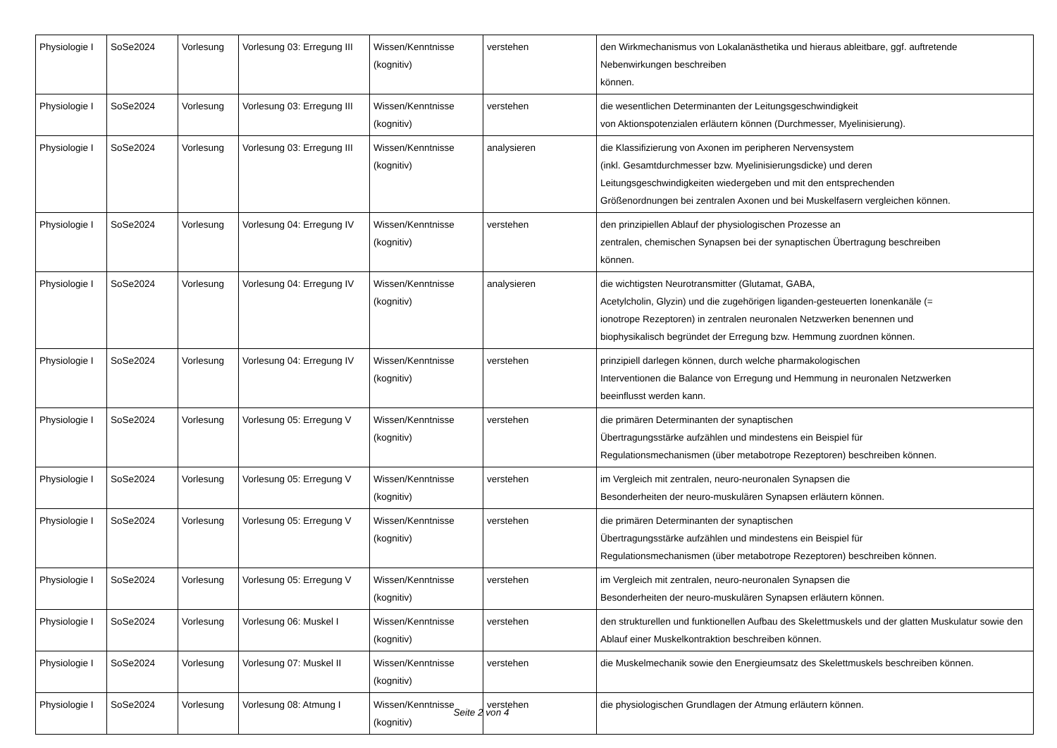| Physiologie I | SoSe2024 | Vorlesung | Vorlesung 03: Erregung III | Wissen/Kenntnisse (kognitiv) | verstehen | den Wirkmechanismus von Lokalanästhetika und hieraus ableitbare, ggf. auftretende Nebenwirkungen beschreiben können. |
| Physiologie I | SoSe2024 | Vorlesung | Vorlesung 03: Erregung III | Wissen/Kenntnisse (kognitiv) | verstehen | die wesentlichen Determinanten der Leitungsgeschwindigkeit von Aktionspotenzialen erläutern können (Durchmesser, Myelinisierung). |
| Physiologie I | SoSe2024 | Vorlesung | Vorlesung 03: Erregung III | Wissen/Kenntnisse (kognitiv) | analysieren | die Klassifizierung von Axonen im peripheren Nervensystem (inkl. Gesamtdurchmesser bzw. Myelinisierungsdicke) und deren Leitungsgeschwindigkeiten wiedergeben und mit den entsprechenden Größenordnungen bei zentralen Axonen und bei Muskelfasern vergleichen können. |
| Physiologie I | SoSe2024 | Vorlesung | Vorlesung 04: Erregung IV | Wissen/Kenntnisse (kognitiv) | verstehen | den prinzipiellen Ablauf der physiologischen Prozesse an zentralen, chemischen Synapsen bei der synaptischen Übertragung beschreiben können. |
| Physiologie I | SoSe2024 | Vorlesung | Vorlesung 04: Erregung IV | Wissen/Kenntnisse (kognitiv) | analysieren | die wichtigsten Neurotransmitter (Glutamat, GABA, Acetylcholin, Glyzin) und die zugehörigen liganden-gesteuerten Ionenkanäle (= ionotrope Rezeptoren) in zentralen neuronalen Netzwerken benennen und biophysikalisch begründet der Erregung bzw. Hemmung zuordnen können. |
| Physiologie I | SoSe2024 | Vorlesung | Vorlesung 04: Erregung IV | Wissen/Kenntnisse (kognitiv) | verstehen | prinzipiell darlegen können, durch welche pharmakologischen Interventionen die Balance von Erregung und Hemmung in neuronalen Netzwerken beeinflusst werden kann. |
| Physiologie I | SoSe2024 | Vorlesung | Vorlesung 05: Erregung V | Wissen/Kenntnisse (kognitiv) | verstehen | die primären Determinanten der synaptischen Übertragungsstärke aufzählen und mindestens ein Beispiel für Regulationsmechanismen (über metabotrope Rezeptoren) beschreiben können. |
| Physiologie I | SoSe2024 | Vorlesung | Vorlesung 05: Erregung V | Wissen/Kenntnisse (kognitiv) | verstehen | im Vergleich mit zentralen, neuro-neuronalen Synapsen die Besonderheiten der neuro-muskulären Synapsen erläutern können. |
| Physiologie I | SoSe2024 | Vorlesung | Vorlesung 05: Erregung V | Wissen/Kenntnisse (kognitiv) | verstehen | die primären Determinanten der synaptischen Übertragungsstärke aufzählen und mindestens ein Beispiel für Regulationsmechanismen (über metabotrope Rezeptoren) beschreiben können. |
| Physiologie I | SoSe2024 | Vorlesung | Vorlesung 05: Erregung V | Wissen/Kenntnisse (kognitiv) | verstehen | im Vergleich mit zentralen, neuro-neuronalen Synapsen die Besonderheiten der neuro-muskulären Synapsen erläutern können. |
| Physiologie I | SoSe2024 | Vorlesung | Vorlesung 06: Muskel I | Wissen/Kenntnisse (kognitiv) | verstehen | den strukturellen und funktionellen Aufbau des Skelettmuskels und der glatten Muskulatur sowie den Ablauf einer Muskelkontraktion beschreiben können. |
| Physiologie I | SoSe2024 | Vorlesung | Vorlesung 07: Muskel II | Wissen/Kenntnisse (kognitiv) | verstehen | die Muskelmechanik sowie den Energieumsatz des Skelettmuskels beschreiben können. |
| Physiologie I | SoSe2024 | Vorlesung | Vorlesung 08: Atmung I | Wissen/Kenntnisse (kognitiv) | verstehen | die physiologischen Grundlagen der Atmung erläutern können. |
Seite 2 von 4